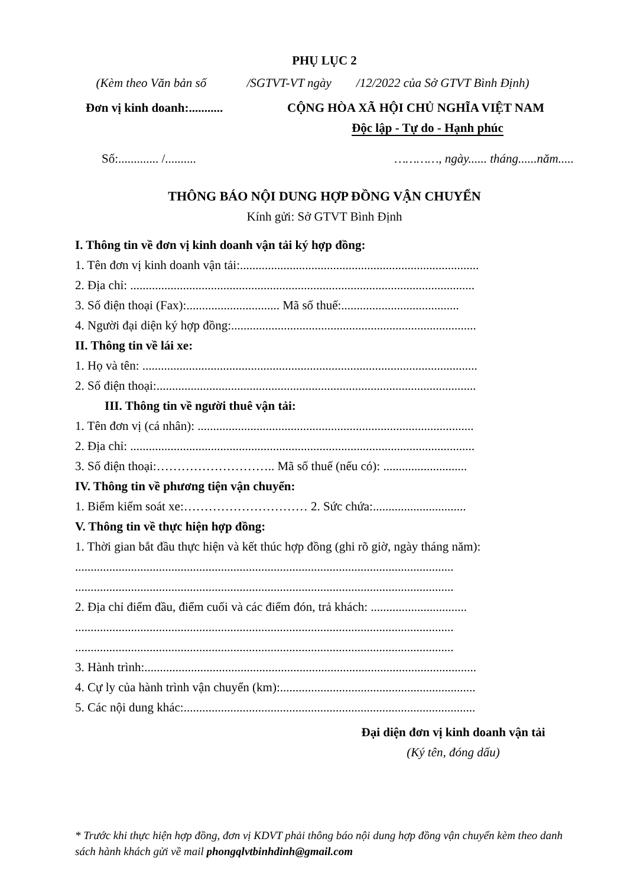PHỤ LỤC 2
(Kèm theo Văn bản số /SGTVT-VT ngày /12/2022 của Sở GTVT Bình Định)
Đơn vị kinh doanh:........... CỘNG HÒA XÃ HỘI CHỦ NGHĨA VIỆT NAM
Độc lập - Tự do - Hạnh phúc
Số:............. /.......... …………, ngày...... tháng......năm.....
THÔNG BÁO NỘI DUNG HỢP ĐỒNG VẬN CHUYỂN
Kính gửi: Sở GTVT Bình Định
I. Thông tin về đơn vị kinh doanh vận tải ký hợp đồng:
1. Tên đơn vị kinh doanh vận tải:.............................................................................
2. Địa chỉ: ...............................................................................................................
3. Số điện thoại (Fax):.............................. Mã số thuế:......................................
4. Người đại diện ký hợp đồng:...............................................................................
II. Thông tin về lái xe:
1. Họ và tên: ............................................................................................................
2. Số điện thoại:.......................................................................................................
III. Thông tin về người thuê vận tải:
1. Tên đơn vị (cá nhân): .........................................................................................
2. Địa chỉ: ...............................................................................................................
3. Số điện thoại:……………………….. Mã số thuế (nếu có): ...........................
IV. Thông tin về phương tiện vận chuyển:
1. Biểm kiểm soát xe:………………………… 2. Sức chứa:..............................
V. Thông tin về thực hiện hợp đồng:
1. Thời gian bắt đầu thực hiện và kết thúc hợp đồng (ghi rõ giờ, ngày tháng năm):
..........................................................................................................................
..........................................................................................................................
2. Địa chỉ điểm đầu, điểm cuối và các điểm đón, trả khách: ...............................
..........................................................................................................................
..........................................................................................................................
3. Hành trình:...........................................................................................................
4. Cự ly của hành trình vận chuyển (km):...............................................................
5. Các nội dung khác:..............................................................................................
Đại diện đơn vị kinh doanh vận tải
(Ký tên, đóng dấu)
* Trước khi thực hiện hợp đồng, đơn vị KDVT phải thông báo nội dung hợp đồng vận chuyển kèm theo danh sách hành khách gửi về mail phongqlvtbinhdinh@gmail.com